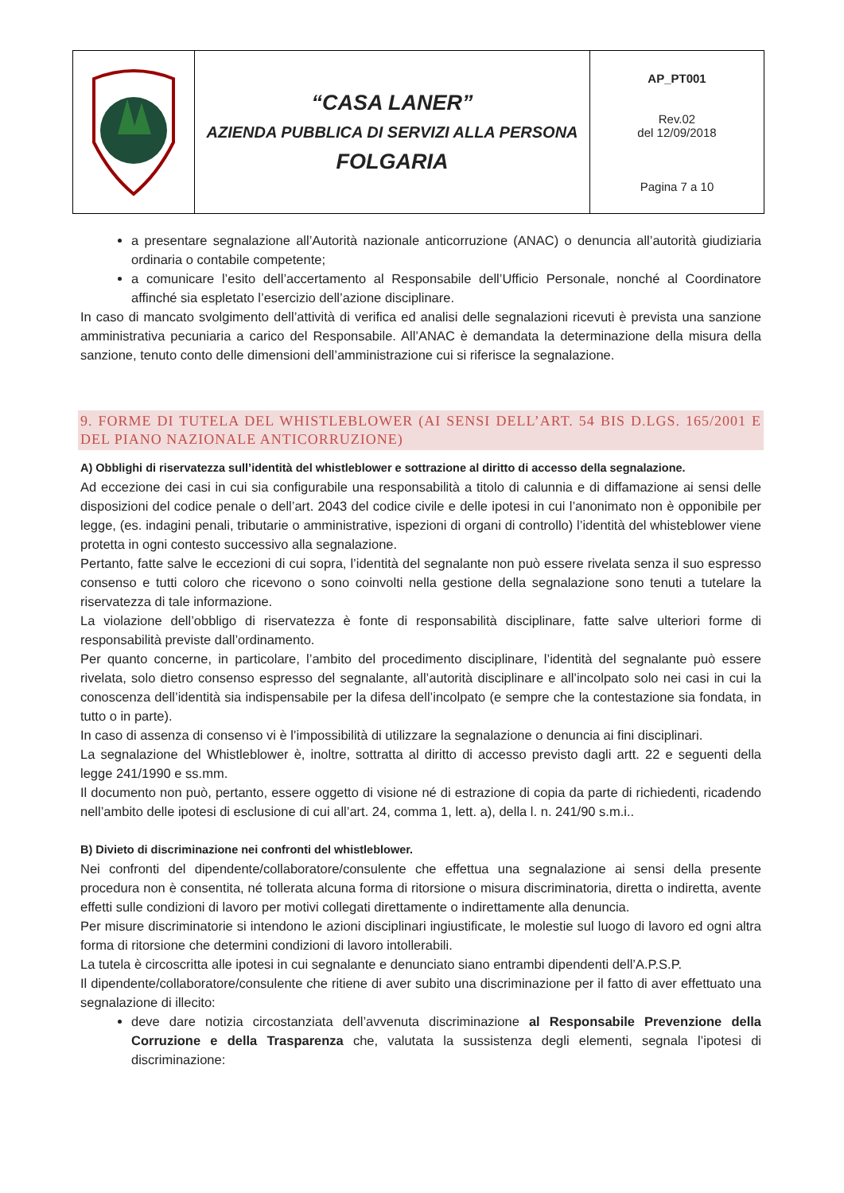| | “CASA LANER” AZIENDA PUBBLICA DI SERVIZI ALLA PERSONA FOLGARIA | AP_PT001 Rev.02 del 12/09/2018 Pagina 7 a 10 |
a presentare segnalazione all’Autorità nazionale anticorruzione (ANAC) o denuncia all’autorità giudiziaria ordinaria o contabile competente;
a comunicare l’esito dell’accertamento al Responsabile dell’Ufficio Personale, nonché al Coordinatore affinché sia espletato l’esercizio dell’azione disciplinare.
In caso di mancato svolgimento dell’attività di verifica ed analisi delle segnalazioni ricevuti è prevista una sanzione amministrativa pecuniaria a carico del Responsabile. All’ANAC è demandata la determinazione della misura della sanzione, tenuto conto delle dimensioni dell’amministrazione cui si riferisce la segnalazione.
9. FORME DI TUTELA DEL WHISTLEBLOWER (AI SENSI DELL’ART. 54 BIS D.LGS. 165/2001 E DEL PIANO NAZIONALE ANTICORRUZIONE)
A) Obblighi di riservatezza sull’identità del whistleblower e sottrazione al diritto di accesso della segnalazione.
Ad eccezione dei casi in cui sia configurabile una responsabilità a titolo di calunnia e di diffamazione ai sensi delle disposizioni del codice penale o dell’art. 2043 del codice civile e delle ipotesi in cui l’anonimato non è opponibile per legge, (es. indagini penali, tributarie o amministrative, ispezioni di organi di controllo) l’identità del whisteblower viene protetta in ogni contesto successivo alla segnalazione.
Pertanto, fatte salve le eccezioni di cui sopra, l’identità del segnalante non può essere rivelata senza il suo espresso consenso e tutti coloro che ricevono o sono coinvolti nella gestione della segnalazione sono tenuti a tutelare la riservatezza di tale informazione.
La violazione dell’obbligo di riservatezza è fonte di responsabilità disciplinare, fatte salve ulteriori forme di responsabilità previste dall’ordinamento.
Per quanto concerne, in particolare, l’ambito del procedimento disciplinare, l’identità del segnalante può essere rivelata, solo dietro consenso espresso del segnalante, all’autorità disciplinare e all’incolpato solo nei casi in cui la conoscenza dell’identità sia indispensabile per la difesa dell’incolpato (e sempre che la contestazione sia fondata, in tutto o in parte).
In caso di assenza di consenso vi è l’impossibilità di utilizzare la segnalazione o denuncia ai fini disciplinari.
La segnalazione del Whistleblower è, inoltre, sottratta al diritto di accesso previsto dagli artt. 22 e seguenti della legge 241/1990 e ss.mm.
Il documento non può, pertanto, essere oggetto di visione né di estrazione di copia da parte di richiedenti, ricadendo nell’ambito delle ipotesi di esclusione di cui all’art. 24, comma 1, lett. a), della l. n. 241/90 s.m.i..
B) Divieto di discriminazione nei confronti del whistleblower.
Nei confronti del dipendente/collaboratore/consulente che effettua una segnalazione ai sensi della presente procedura non è consentita, né tollerata alcuna forma di ritorsione o misura discriminatoria, diretta o indiretta, avente effetti sulle condizioni di lavoro per motivi collegati direttamente o indirettamente alla denuncia.
Per misure discriminatorie si intendono le azioni disciplinari ingiustificate, le molestie sul luogo di lavoro ed ogni altra forma di ritorsione che determini condizioni di lavoro intollerabili.
La tutela è circoscritta alle ipotesi in cui segnalante e denunciato siano entrambi dipendenti dell’A.P.S.P.
Il dipendente/collaboratore/consulente che ritiene di aver subito una discriminazione per il fatto di aver effettuato una segnalazione di illecito:
deve dare notizia circostanziata dell’avvenuta discriminazione al Responsabile Prevenzione della Corruzione e della Trasparenza che, valutata la sussistenza degli elementi, segnala l’ipotesi di discriminazione: